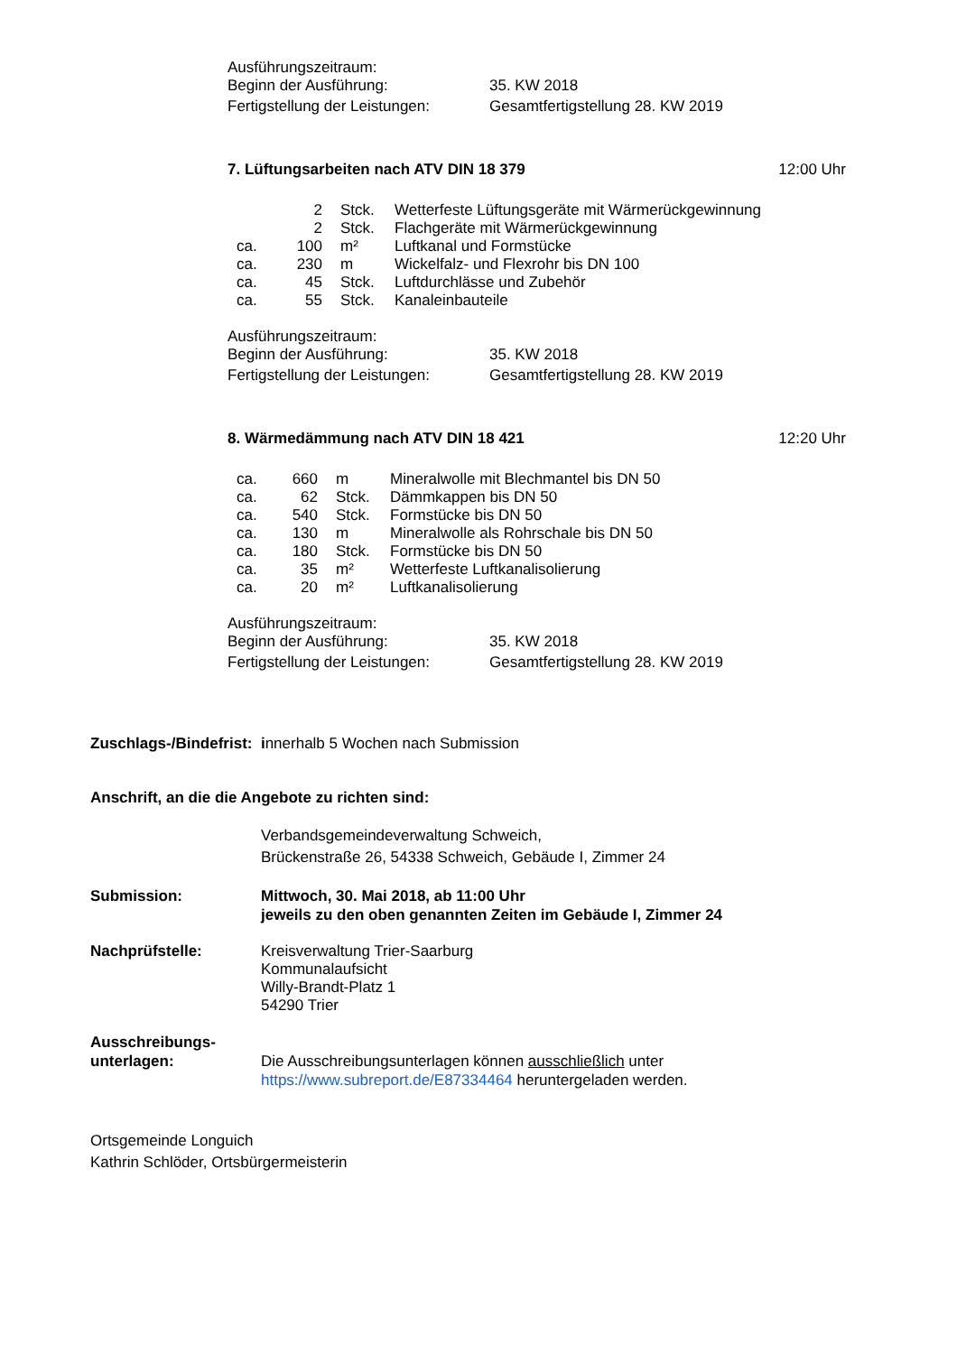| Ausführungszeitraum: | |
| Beginn der Ausführung: | 35. KW 2018 |
| Fertigstellung der Leistungen: | Gesamtfertigstellung 28. KW 2019 |
7. Lüftungsarbeiten nach ATV DIN 18 379 12:00 Uhr
| | 2 | Stck. | Wetterfeste Lüftungsgeräte mit Wärmerückgewinnung |
| | 2 | Stck. | Flachgeräte mit Wärmerückgewinnung |
| ca. | 100 | m² | Luftkanal und Formstücke |
| ca. | 230 | m | Wickelfalz- und Flexrohr bis DN 100 |
| ca. | 45 | Stck. | Luftdurchlässe und Zubehör |
| ca. | 55 | Stck. | Kanaleinbauteile |
| Ausführungszeitraum: | |
| Beginn der Ausführung: | 35. KW 2018 |
| Fertigstellung der Leistungen: | Gesamtfertigstellung 28. KW 2019 |
8. Wärmedämmung nach ATV DIN 18 421 12:20 Uhr
| ca. | 660 | m | Mineralwolle mit Blechmantel bis DN 50 |
| ca. | 62 | Stck. | Dämmkappen bis DN 50 |
| ca. | 540 | Stck. | Formstücke bis DN 50 |
| ca. | 130 | m | Mineralwolle als Rohrschale bis DN 50 |
| ca. | 180 | Stck. | Formstücke bis DN 50 |
| ca. | 35 | m² | Wetterfeste Luftkanalisolierung |
| ca. | 20 | m² | Luftkanalisolierung |
| Ausführungszeitraum: | |
| Beginn der Ausführung: | 35. KW 2018 |
| Fertigstellung der Leistungen: | Gesamtfertigstellung 28. KW 2019 |
Zuschlags-/Bindefrist: innerhalb 5 Wochen nach Submission
Anschrift, an die die Angebote zu richten sind:
Verbandsgemeindeverwaltung Schweich,
Brückenstraße 26, 54338 Schweich, Gebäude I, Zimmer 24
Submission: Mittwoch, 30. Mai 2018, ab 11:00 Uhr
jeweils zu den oben genannten Zeiten im Gebäude I, Zimmer 24
Nachprüfstelle: Kreisverwaltung Trier-Saarburg
Kommunalaufsicht
Willy-Brandt-Platz 1
54290 Trier
Ausschreibungs-
unterlagen:
Die Ausschreibungsunterlagen können ausschließlich unter
https://www.subreport.de/E87334464 heruntergeladen werden.
Ortsgemeinde Longuich
Kathrin Schlöder, Ortsbürgermeisterin